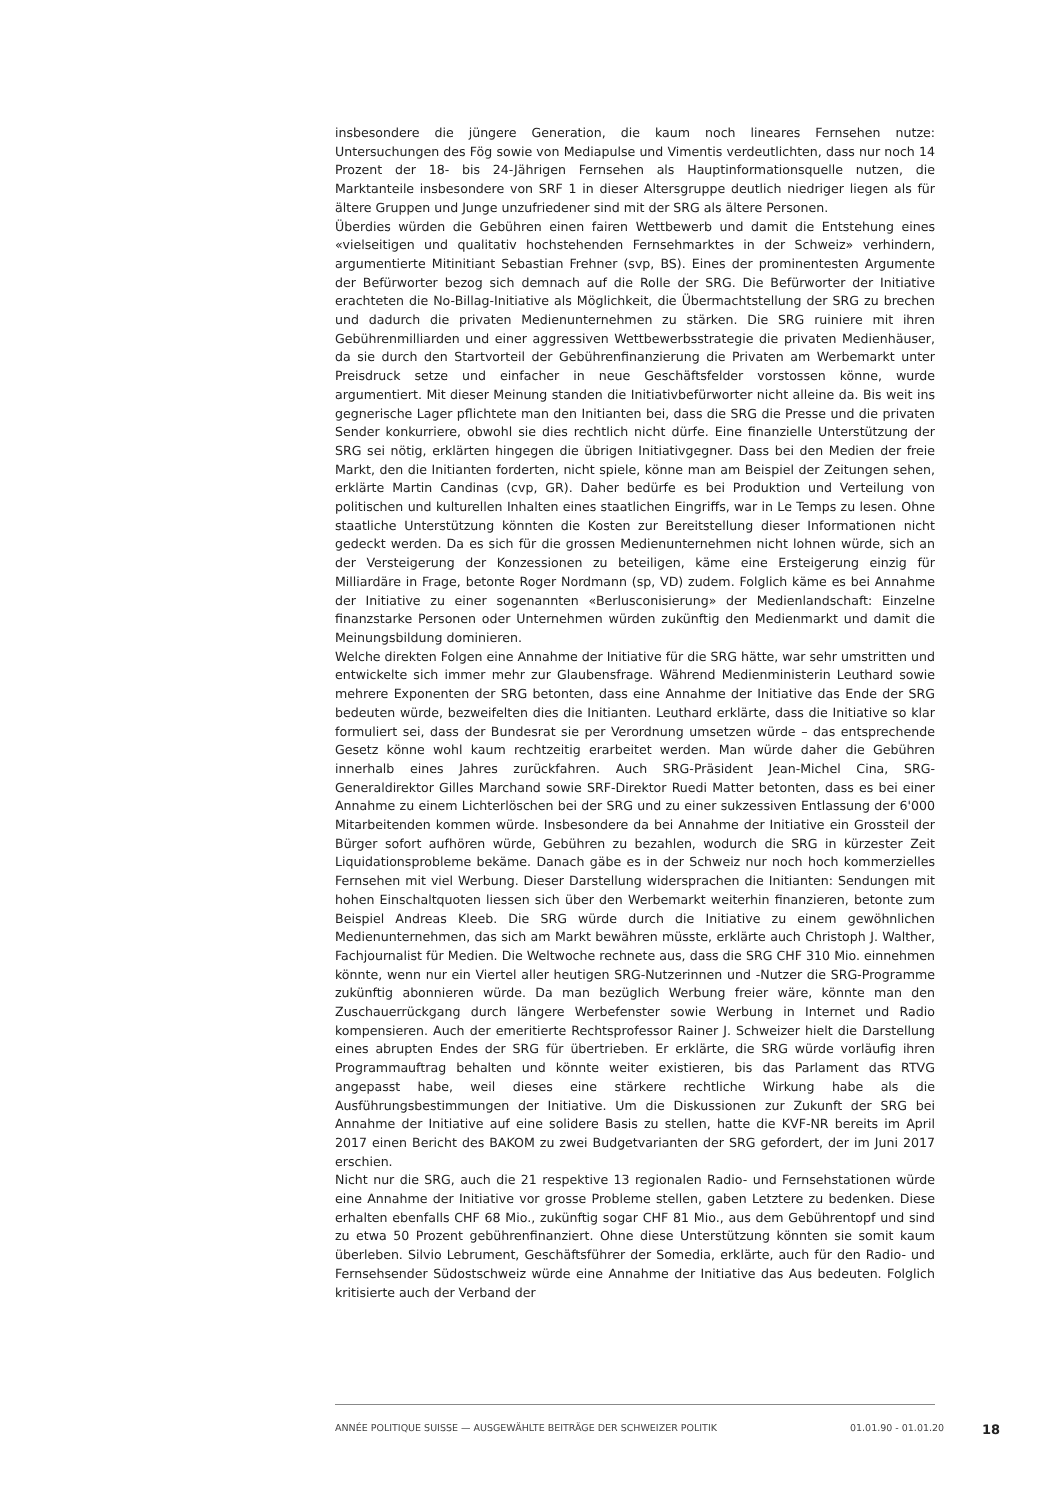insbesondere die jüngere Generation, die kaum noch lineares Fernsehen nutze: Untersuchungen des Fög sowie von Mediapulse und Vimentis verdeutlichten, dass nur noch 14 Prozent der 18- bis 24-Jährigen Fernsehen als Hauptinformationsquelle nutzen, die Marktanteile insbesondere von SRF 1 in dieser Altersgruppe deutlich niedriger liegen als für ältere Gruppen und Junge unzufriedener sind mit der SRG als ältere Personen.
Überdies würden die Gebühren einen fairen Wettbewerb und damit die Entstehung eines «vielseitigen und qualitativ hochstehenden Fernsehmarktes in der Schweiz» verhindern, argumentierte Mitinitiant Sebastian Frehner (svp, BS). Eines der prominentesten Argumente der Befürworter bezog sich demnach auf die Rolle der SRG. Die Befürworter der Initiative erachteten die No-Billag-Initiative als Möglichkeit, die Übermachtstellung der SRG zu brechen und dadurch die privaten Medienunternehmen zu stärken. Die SRG ruiniere mit ihren Gebührenmilliarden und einer aggressiven Wettbewerbsstrategie die privaten Medienhäuser, da sie durch den Startvorteil der Gebührenfinanzierung die Privaten am Werbemarkt unter Preisdruck setze und einfacher in neue Geschäftsfelder vorstossen könne, wurde argumentiert. Mit dieser Meinung standen die Initiativbefürworter nicht alleine da. Bis weit ins gegnerische Lager pflichtete man den Initianten bei, dass die SRG die Presse und die privaten Sender konkurriere, obwohl sie dies rechtlich nicht dürfe. Eine finanzielle Unterstützung der SRG sei nötig, erklärten hingegen die übrigen Initiativgegner. Dass bei den Medien der freie Markt, den die Initianten forderten, nicht spiele, könne man am Beispiel der Zeitungen sehen, erklärte Martin Candinas (cvp, GR). Daher bedürfe es bei Produktion und Verteilung von politischen und kulturellen Inhalten eines staatlichen Eingriffs, war in Le Temps zu lesen. Ohne staatliche Unterstützung könnten die Kosten zur Bereitstellung dieser Informationen nicht gedeckt werden. Da es sich für die grossen Medienunternehmen nicht lohnen würde, sich an der Versteigerung der Konzessionen zu beteiligen, käme eine Ersteigerung einzig für Milliardäre in Frage, betonte Roger Nordmann (sp, VD) zudem. Folglich käme es bei Annahme der Initiative zu einer sogenannten «Berlusconisierung» der Medienlandschaft: Einzelne finanzstarke Personen oder Unternehmen würden zukünftig den Medienmarkt und damit die Meinungsbildung dominieren.
Welche direkten Folgen eine Annahme der Initiative für die SRG hätte, war sehr umstritten und entwickelte sich immer mehr zur Glaubensfrage. Während Medienministerin Leuthard sowie mehrere Exponenten der SRG betonten, dass eine Annahme der Initiative das Ende der SRG bedeuten würde, bezweifelten dies die Initianten. Leuthard erklärte, dass die Initiative so klar formuliert sei, dass der Bundesrat sie per Verordnung umsetzen würde – das entsprechende Gesetz könne wohl kaum rechtzeitig erarbeitet werden. Man würde daher die Gebühren innerhalb eines Jahres zurückfahren. Auch SRG-Präsident Jean-Michel Cina, SRG-Generaldirektor Gilles Marchand sowie SRF-Direktor Ruedi Matter betonten, dass es bei einer Annahme zu einem Lichterlöschen bei der SRG und zu einer sukzessiven Entlassung der 6'000 Mitarbeitenden kommen würde. Insbesondere da bei Annahme der Initiative ein Grossteil der Bürger sofort aufhören würde, Gebühren zu bezahlen, wodurch die SRG in kürzester Zeit Liquidationsprobleme bekäme. Danach gäbe es in der Schweiz nur noch hoch kommerzielles Fernsehen mit viel Werbung. Dieser Darstellung widersprachen die Initianten: Sendungen mit hohen Einschaltquoten liessen sich über den Werbemarkt weiterhin finanzieren, betonte zum Beispiel Andreas Kleeb. Die SRG würde durch die Initiative zu einem gewöhnlichen Medienunternehmen, das sich am Markt bewähren müsste, erklärte auch Christoph J. Walther, Fachjournalist für Medien. Die Weltwoche rechnete aus, dass die SRG CHF 310 Mio. einnehmen könnte, wenn nur ein Viertel aller heutigen SRG-Nutzerinnen und -Nutzer die SRG-Programme zukünftig abonnieren würde. Da man bezüglich Werbung freier wäre, könnte man den Zuschauerrückgang durch längere Werbefenster sowie Werbung in Internet und Radio kompensieren. Auch der emeritierte Rechtsprofessor Rainer J. Schweizer hielt die Darstellung eines abrupten Endes der SRG für übertrieben. Er erklärte, die SRG würde vorläufig ihren Programmauftrag behalten und könnte weiter existieren, bis das Parlament das RTVG angepasst habe, weil dieses eine stärkere rechtliche Wirkung habe als die Ausführungsbestimmungen der Initiative. Um die Diskussionen zur Zukunft der SRG bei Annahme der Initiative auf eine solidere Basis zu stellen, hatte die KVF-NR bereits im April 2017 einen Bericht des BAKOM zu zwei Budgetvarianten der SRG gefordert, der im Juni 2017 erschien.
Nicht nur die SRG, auch die 21 respektive 13 regionalen Radio- und Fernsehstationen würde eine Annahme der Initiative vor grosse Probleme stellen, gaben Letztere zu bedenken. Diese erhalten ebenfalls CHF 68 Mio., zukünftig sogar CHF 81 Mio., aus dem Gebührentopf und sind zu etwa 50 Prozent gebührenfinanziert. Ohne diese Unterstützung könnten sie somit kaum überleben. Silvio Lebrument, Geschäftsführer der Somedia, erklärte, auch für den Radio- und Fernsehsender Südostschweiz würde eine Annahme der Initiative das Aus bedeuten. Folglich kritisierte auch der Verband der
ANNÉE POLITIQUE SUISSE — AUSGEWÄHLTE BEITRÄGE DER SCHWEIZER POLITIK 01.01.90 - 01.01.20 18